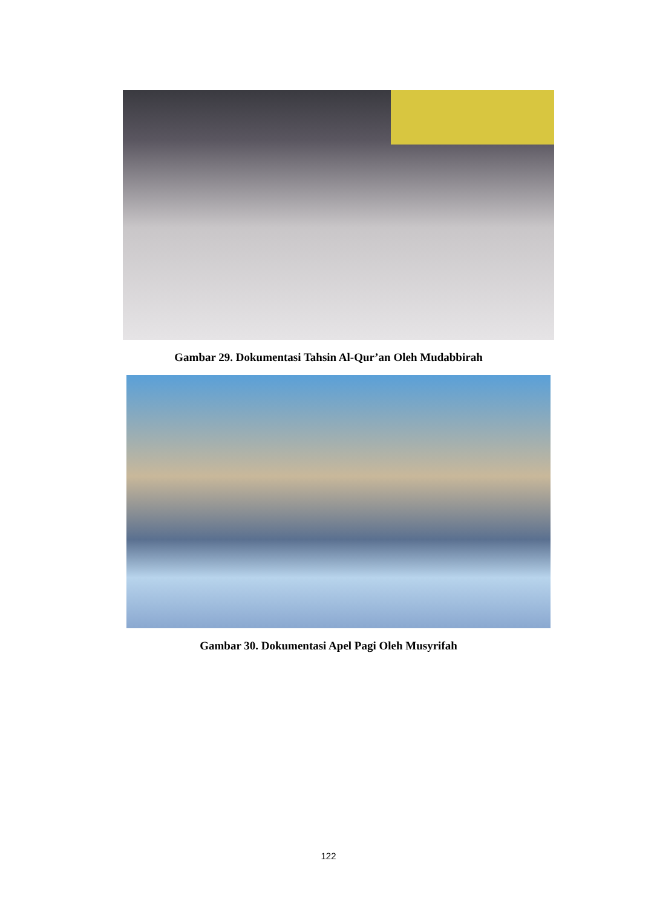Gambar 29. Dokumentasi Tahsin Al-Qur’an Oleh Mudabbirah
Gambar 30. Dokumentasi Apel Pagi Oleh Musyrifah
122